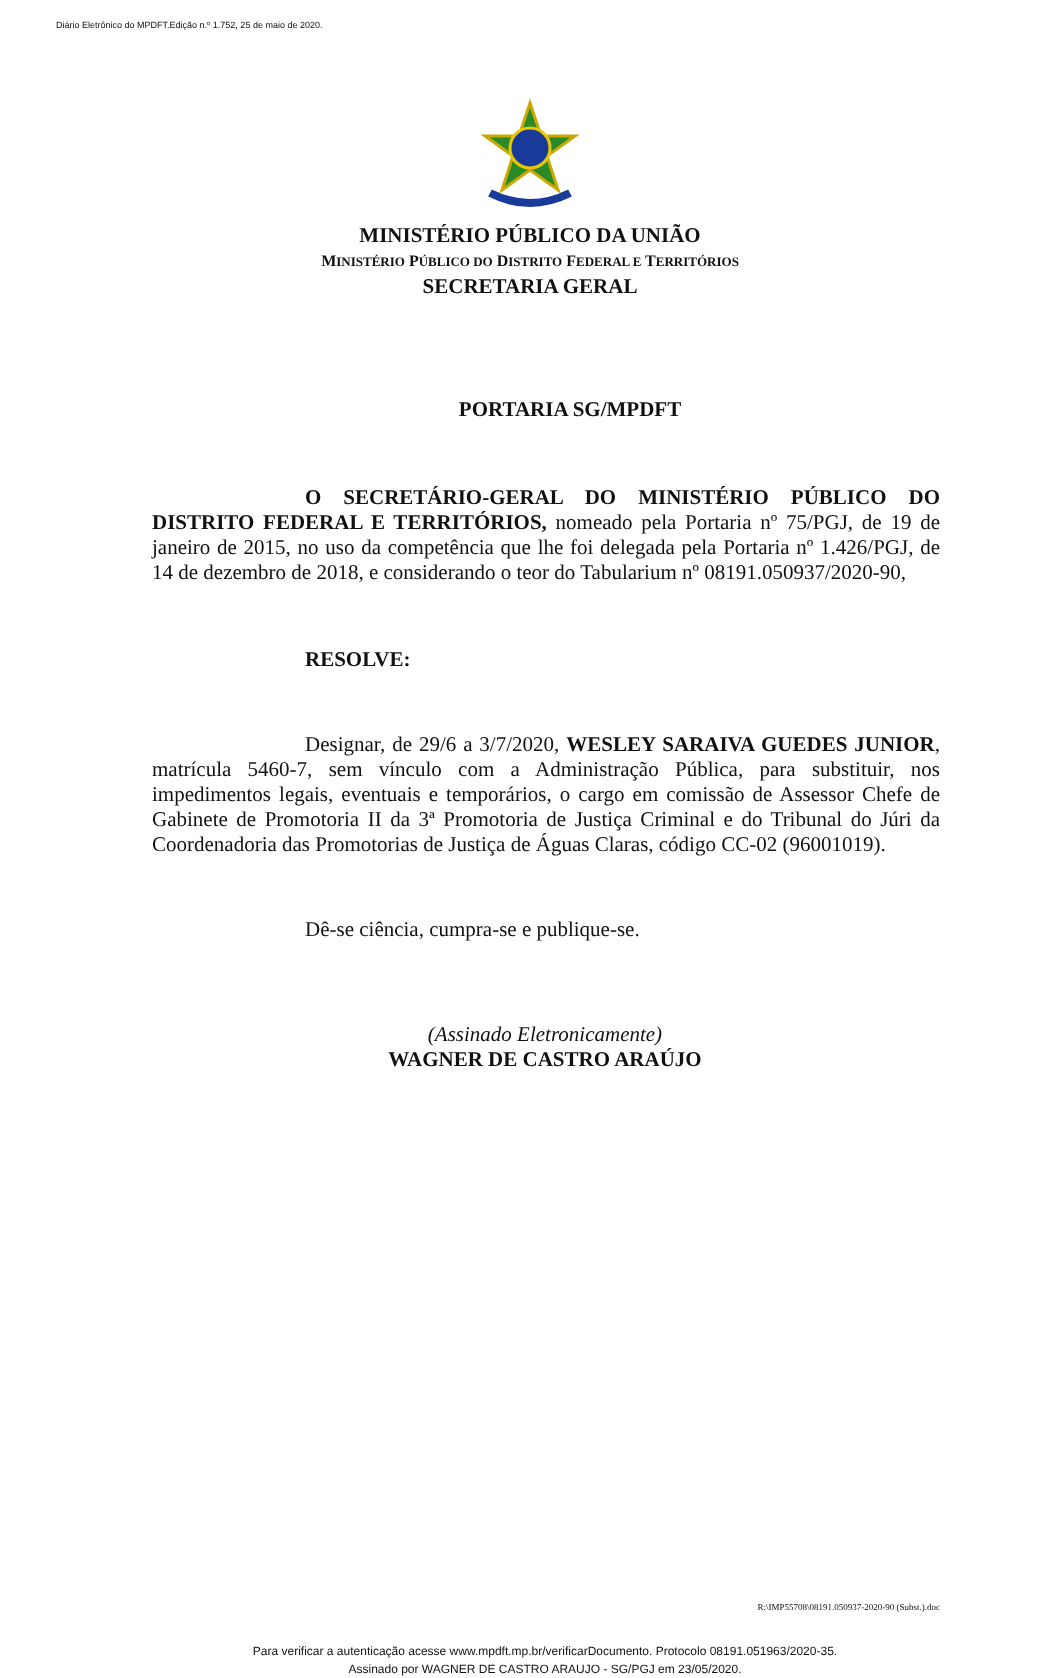Diário Eletrônico do MPDFT.Edição n.º 1.752, 25 de maio de 2020.
MINISTÉRIO PÚBLICO DA UNIÃO
MINISTÉRIO PÚBLICO DO DISTRITO FEDERAL E TERRITÓRIOS
SECRETARIA GERAL
PORTARIA SG/MPDFT
O SECRETÁRIO-GERAL DO MINISTÉRIO PÚBLICO DO DISTRITO FEDERAL E TERRITÓRIOS, nomeado pela Portaria nº 75/PGJ, de 19 de janeiro de 2015, no uso da competência que lhe foi delegada pela Portaria nº 1.426/PGJ, de 14 de dezembro de 2018, e considerando o teor do Tabularium nº 08191.050937/2020-90,
RESOLVE:
Designar, de 29/6 a 3/7/2020, WESLEY SARAIVA GUEDES JUNIOR, matrícula 5460-7, sem vínculo com a Administração Pública, para substituir, nos impedimentos legais, eventuais e temporários, o cargo em comissão de Assessor Chefe de Gabinete de Promotoria II da 3ª Promotoria de Justiça Criminal e do Tribunal do Júri da Coordenadoria das Promotorias de Justiça de Águas Claras, código CC-02 (96001019).
Dê-se ciência, cumpra-se e publique-se.
(Assinado Eletronicamente)
WAGNER DE CASTRO ARAÚJO
R:\IMP55708\08191.050937-2020-90 (Subst.).doc
Para verificar a autenticação acesse www.mpdft.mp.br/verificarDocumento. Protocolo 08191.051963/2020-35.
Assinado por WAGNER DE CASTRO ARAUJO - SG/PGJ em 23/05/2020.